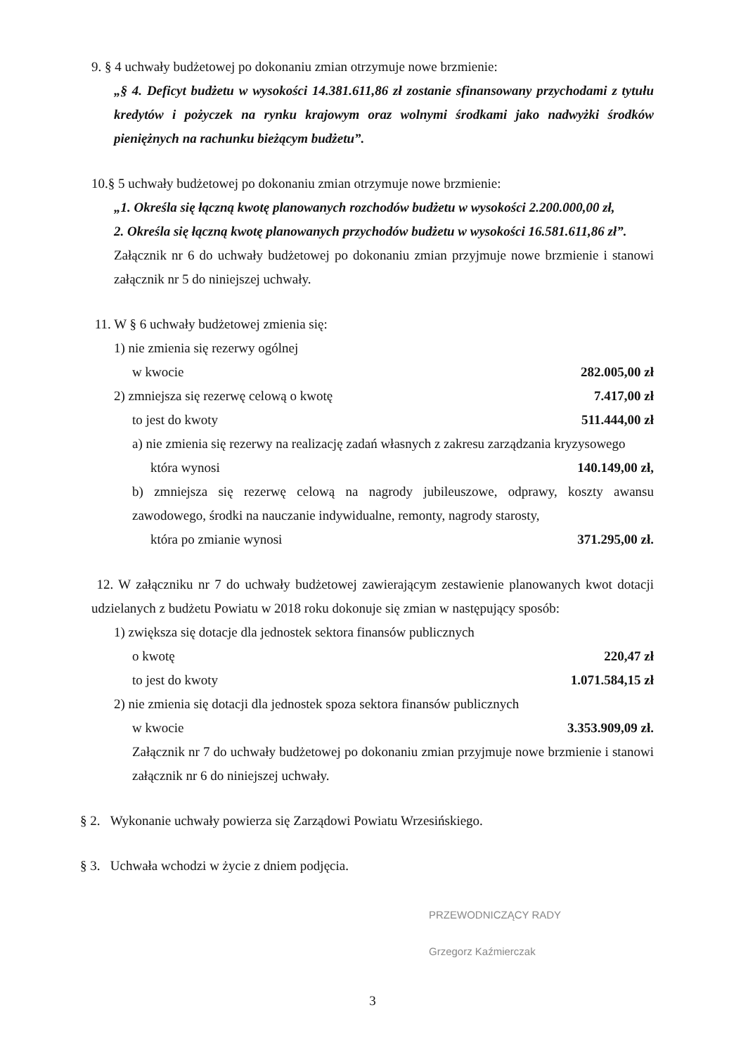9. § 4 uchwały budżetowej po dokonaniu zmian otrzymuje nowe brzmienie:
„§ 4. Deficyt budżetu w wysokości 14.381.611,86 zł zostanie sfinansowany przychodami z tytułu kredytów i pożyczek na rynku krajowym oraz wolnymi środkami jako nadwyżki środków pieniężnych na rachunku bieżącym budżetu”.
10.§ 5 uchwały budżetowej po dokonaniu zmian otrzymuje nowe brzmienie:
„1. Określa się łączną kwotę planowanych rozchodów budżetu w wysokości 2.200.000,00 zł,
2. Określa się łączną kwotę planowanych przychodów budżetu w wysokości 16.581.611,86 zł”.
Załącznik nr 6 do uchwały budżetowej po dokonaniu zmian przyjmuje nowe brzmienie i stanowi załącznik nr 5 do niniejszej uchwały.
11. W § 6 uchwały budżetowej zmienia się:
1) nie zmienia się rezerwy ogólnej
w kwocie 282.005,00 zł
2) zmniejsza się rezerwę celową o kwotę 7.417,00 zł
to jest do kwoty 511.444,00 zł
a) nie zmienia się rezerwy na realizację zadań własnych z zakresu zarządzania kryzysowego
która wynosi 140.149,00 zł,
b) zmniejsza się rezerwę celową na nagrody jubileuszowe, odprawy, koszty awansu zawodowego, środki na nauczanie indywidualne, remonty, nagrody starosty,
która po zmianie wynosi 371.295,00 zł.
12. W załączniku nr 7 do uchwały budżetowej zawierającym zestawienie planowanych kwot dotacji udzielanych z budżetu Powiatu w 2018 roku dokonuje się zmian w następujący sposób:
1) zwiększa się dotacje dla jednostek sektora finansów publicznych
o kwotę 220,47 zł
to jest do kwoty 1.071.584,15 zł
2) nie zmienia się dotacji dla jednostek spoza sektora finansów publicznych
w kwocie 3.353.909,09 zł.
Załącznik nr 7 do uchwały budżetowej po dokonaniu zmian przyjmuje nowe brzmienie i stanowi załącznik nr 6 do niniejszej uchwały.
§ 2. Wykonanie uchwały powierza się Zarządowi Powiatu Wrzesińskiego.
§ 3. Uchwała wchodzi w życie z dniem podjęcia.
PRZEWODNICZĄCY RADY
Grzegorz Kaźmierczak
3